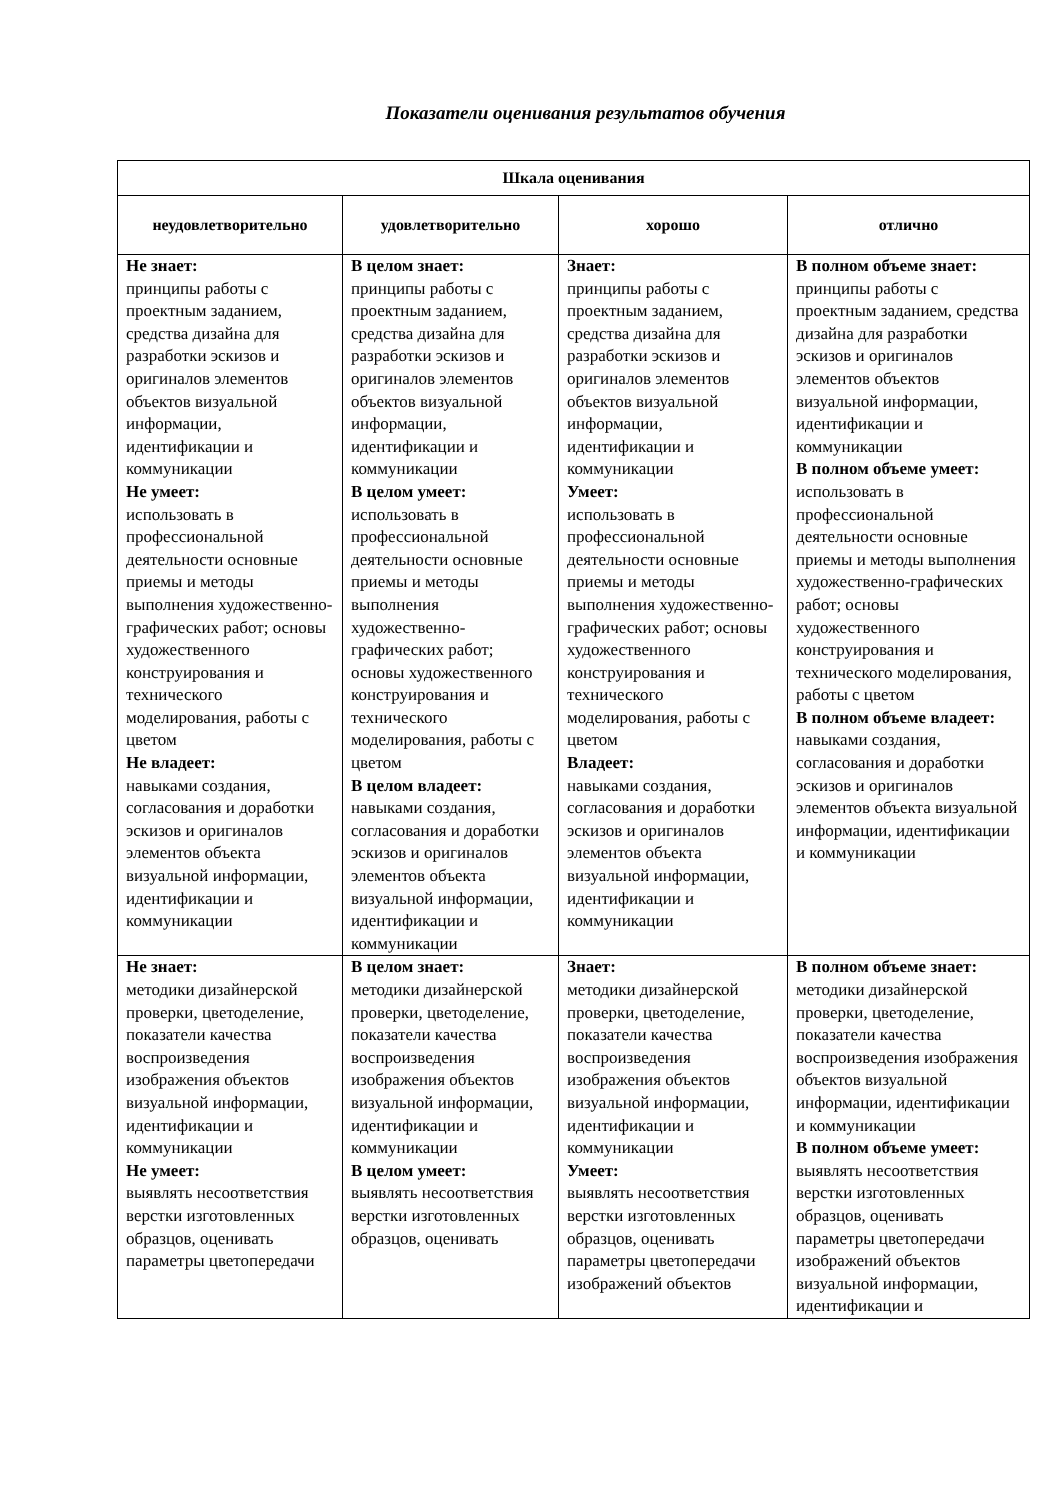Показатели оценивания результатов обучения
| Шкала оценивания | | | |
| --- | --- | --- | --- |
| неудовлетворительно | удовлетворительно | хорошо | отлично |
| Не знает: принципы работы с проектным заданием, средства дизайна для разработки эскизов и оригиналов элементов объектов визуальной информации, идентификации и коммуникации Не умеет: использовать в профессиональной деятельности основные приемы и методы выполнения художественно-графических работ; основы художественного конструирования и технического моделирования, работы с цветом Не владеет: навыками создания, согласования и доработки эскизов и оригиналов элементов объекта визуальной информации, идентификации и коммуникации | В целом знает: принципы работы с проектным заданием, средства дизайна для разработки эскизов и оригиналов элементов объектов визуальной информации, идентификации и коммуникации В целом умеет: использовать в профессиональной деятельности основные приемы и методы выполнения художественно-графических работ; основы художественного конструирования и технического моделирования, работы с цветом В целом владеет: навыками создания, согласования и доработки эскизов и оригиналов элементов объекта визуальной информации, идентификации и коммуникации | Знает: принципы работы с проектным заданием, средства дизайна для разработки эскизов и оригиналов элементов объектов визуальной информации, идентификации и коммуникации Умеет: использовать в профессиональной деятельности основные приемы и методы выполнения художественно-графических работ; основы художественного конструирования и технического моделирования, работы с цветом Владеет: навыками создания, согласования и доработки эскизов и оригиналов элементов объекта визуальной информации, идентификации и коммуникации | В полном объеме знает: принципы работы с проектным заданием, средства дизайна для разработки эскизов и оригиналов элементов объектов визуальной информации, идентификации и коммуникации В полном объеме умеет: использовать в профессиональной деятельности основные приемы и методы выполнения художественно-графических работ; основы художественного конструирования и технического моделирования, работы с цветом В полном объеме владеет: навыками создания, согласования и доработки эскизов и оригиналов элементов объекта визуальной информации, идентификации и коммуникации |
| Не знает: методики дизайнерской проверки, цветоделение, показатели качества воспроизведения изображения объектов визуальной информации, идентификации и коммуникации Не умеет: выявлять несоответствия верстки изготовленных образцов, оценивать параметры цветопередачи | В целом знает: методики дизайнерской проверки, цветоделение, показатели качества воспроизведения изображения объектов визуальной информации, идентификации и коммуникации В целом умеет: выявлять несоответствия верстки изготовленных образцов, оценивать | Знает: методики дизайнерской проверки, цветоделение, показатели качества воспроизведения изображения объектов визуальной информации, идентификации и коммуникации Умеет: выявлять несоответствия верстки изготовленных образцов, оценивать параметры цветопередачи изображений объектов | В полном объеме знает: методики дизайнерской проверки, цветоделение, показатели качества воспроизведения изображения объектов визуальной информации, идентификации и коммуникации В полном объеме умеет: выявлять несоответствия верстки изготовленных образцов, оценивать параметры цветопередачи изображений объектов визуальной информации, идентификации и |